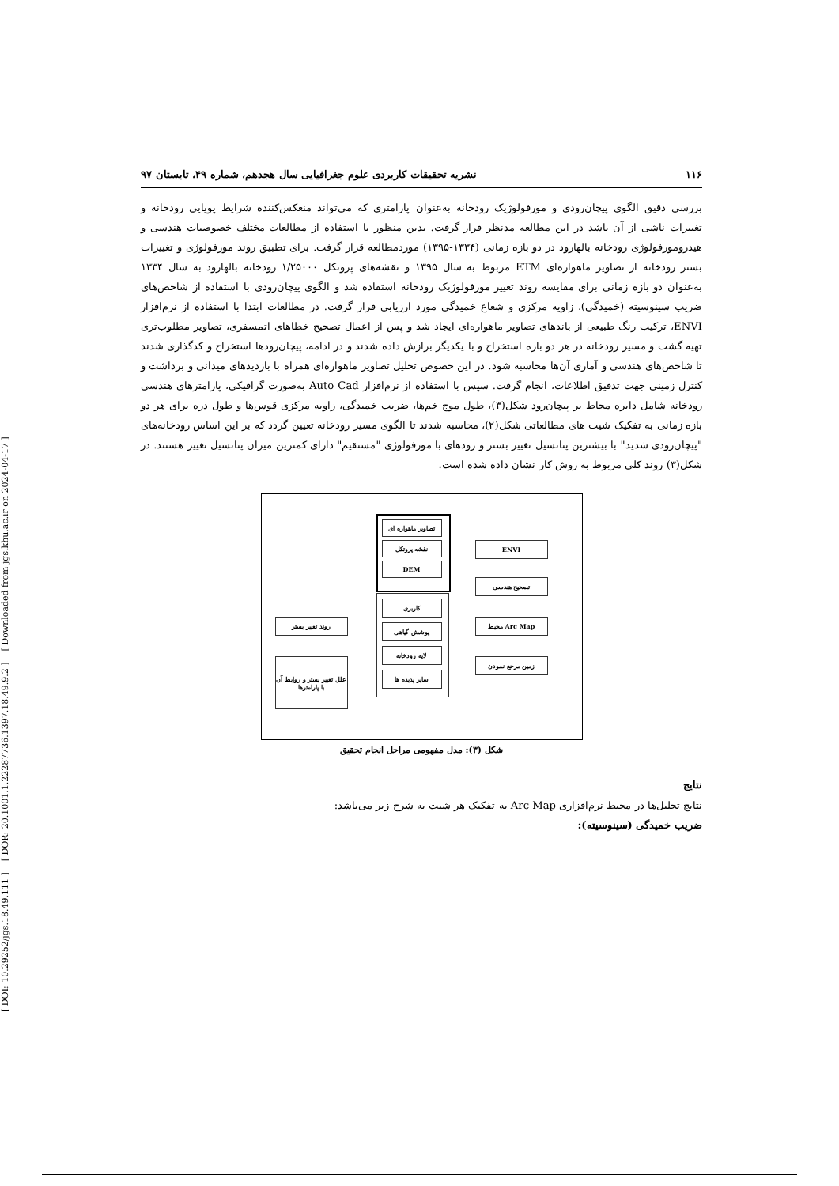[ DOI: 10.29252/jgs.18.49.111 ] [ DOR: 20.1001.1.22287736.1397.18.49.9.2 ] [ Downloaded from jgs.khu.ac.ir on 2024-04-17 ]
۱۱۶ نشریه تحقیقات کاربردی علوم جغرافیایی سال هجدهم، شماره ۴۹، تابستان ۹۷
بررسی دقیق الگوی پیچان‌رودی و مورفولوژیک رودخانه به‌عنوان پارامتری که می‌تواند منعکس‌کننده شرایط پویایی رودخانه و تغییرات ناشی از آن باشد در این مطالعه مدنظر قرار گرفت. بدین منظور با استفاده از مطالعات مختلف خصوصیات هندسی و هیدرومورفولوژی رودخانه بالهارود در دو بازه زمانی (۱۳۳۴-۱۳۹۵) موردمطالعه قرار گرفت. برای تطبیق روند مورفولوژی و تغییرات بستر رودخانه از تصاویر ماهواره‌ای ETM مربوط به سال ۱۳۹۵ و نقشه‌های پروتکل ۱/۲۵۰۰۰ رودخانه بالهارود به سال ۱۳۳۴ به‌عنوان دو بازه زمانی برای مقایسه روند تغییر مورفولوژیک رودخانه استفاده شد و الگوی پیچان‌رودی با استفاده از شاخص‌های ضریب سینوسیته (خمیدگی)، زاویه مرکزی و شعاع خمیدگی مورد ارزیابی قرار گرفت. در مطالعات ابتدا با استفاده از نرم‌افزار ENVI، ترکیب رنگ طبیعی از باندهای تصاویر ماهواره‌ای ایجاد شد و پس از اعمال تصحیح خطاهای اتمسفری، تصاویر مطلوب‌تری تهیه گشت و مسیر رودخانه در هر دو بازه استخراج و با یکدیگر برازش داده شدند و در ادامه، پیچان‌رودها استخراج و کدگذاری شدند تا شاخص‌های هندسی و آماری آن‌ها محاسبه شود. در این خصوص تحلیل تصاویر ماهواره‌ای همراه با بازدیدهای میدانی و برداشت و کنترل زمینی جهت تدقیق اطلاعات، انجام گرفت. سپس با استفاده از نرم‌افزار Auto Cad به‌صورت گرافیکی، پارامترهای هندسی رودخانه شامل دایره محاط بر پیچان‌رود شکل(۳)، طول موج خم‌ها، ضریب خمیدگی، زاویه مرکزی قوس‌ها و طول دره برای هر دو بازه زمانی به تفکیک شیت های مطالعاتی شکل(۲)، محاسبه شدند تا الگوی مسیر رودخانه تعیین گردد که بر این اساس رودخانه‌های "پیچان‌رودی شدید" با بیشترین پتانسیل تغییر بستر و رودهای با مورفولوژی "مستقیم" دارای کمترین میزان پتانسیل تغییر هستند. در شکل(۳) روند کلی مربوط به روش کار نشان داده شده است.
تصاویر ماهواره ای
نقشه پروتکل
DEM
کاربری
پوشش گیاهی
لایه رودخانه
سایر پدیده ها
ENVI
تصحیح هندسی
Arc Map محیط
زمین مرجع نمودن
روند تغییر بستر
علل تغییر بستر و روابط آن با پارامترها
شکل (۳): مدل مفهومی مراحل انجام تحقیق
نتایج
نتایج تحلیل‌ها در محیط نرم‌افزاری Arc Map به تفکیک هر شیت به شرح زیر می‌باشد:
ضریب خمیدگی (سینوسیته):